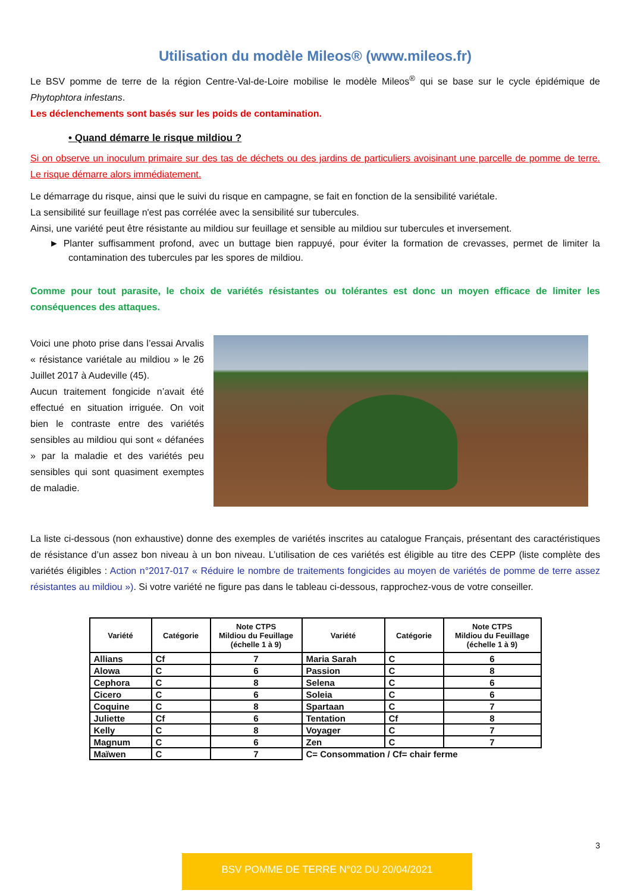Utilisation du modèle Mileos® (www.mileos.fr)
Le BSV pomme de terre de la région Centre-Val-de-Loire mobilise le modèle Mileos<sup>®</sup> qui se base sur le cycle épidémique de Phytophtora infestans.
Les déclenchements sont basés sur les poids de contamination.
• Quand démarre le risque mildiou ?
Si on observe un inoculum primaire sur des tas de déchets ou des jardins de particuliers avoisinant une parcelle de pomme de terre. Le risque démarre alors immédiatement.
Le démarrage du risque, ainsi que le suivi du risque en campagne, se fait en fonction de la sensibilité variétale.
La sensibilité sur feuillage n'est pas corrélée avec la sensibilité sur tubercules.
Ainsi, une variété peut être résistante au mildiou sur feuillage et sensible au mildiou sur tubercules et inversement.
► Planter suffisamment profond, avec un buttage bien rappuyé, pour éviter la formation de crevasses, permet de limiter la contamination des tubercules par les spores de mildiou.
Comme pour tout parasite, le choix de variétés résistantes ou tolérantes est donc un moyen efficace de limiter les conséquences des attaques.
Voici une photo prise dans l’essai Arvalis « résistance variétale au mildiou » le 26 Juillet 2017 à Audeville (45).
Aucun traitement fongicide n’avait été effectué en situation irriguée. On voit bien le contraste entre des variétés sensibles au mildiou qui sont « défanées » par la maladie et des variétés peu sensibles qui sont quasiment exemptes de maladie.
La liste ci-dessous (non exhaustive) donne des exemples de variétés inscrites au catalogue Français, présentant des caractéristiques de résistance d’un assez bon niveau à un bon niveau. L’utilisation de ces variétés est éligible au titre des CEPP (liste complète des variétés éligibles : Action n°2017-017 « Réduire le nombre de traitements fongicides au moyen de variétés de pomme de terre assez résistantes au mildiou »). Si votre variété ne figure pas dans le tableau ci-dessous, rapprochez-vous de votre conseiller.
| Variété | Catégorie | Note CTPS Mildiou du Feuillage (échelle 1 à 9) | Variété | Catégorie | Note CTPS Mildiou du Feuillage (échelle 1 à 9) |
| --- | --- | --- | --- | --- | --- |
| Allians | Cf | 7 | Maria Sarah | C | 6 |
| Alowa | C | 6 | Passion | C | 8 |
| Cephora | C | 8 | Selena | C | 6 |
| Cicero | C | 6 | Soleia | C | 6 |
| Coquine | C | 8 | Spartaan | C | 7 |
| Juliette | Cf | 6 | Tentation | Cf | 8 |
| Kelly | C | 8 | Voyager | C | 7 |
| Magnum | C | 6 | Zen | C | 7 |
| Maïwen | C | 7 | C= Consommation / Cf= chair ferme | | |
3
BSV POMME DE TERRE N°02 DU 20/04/2021